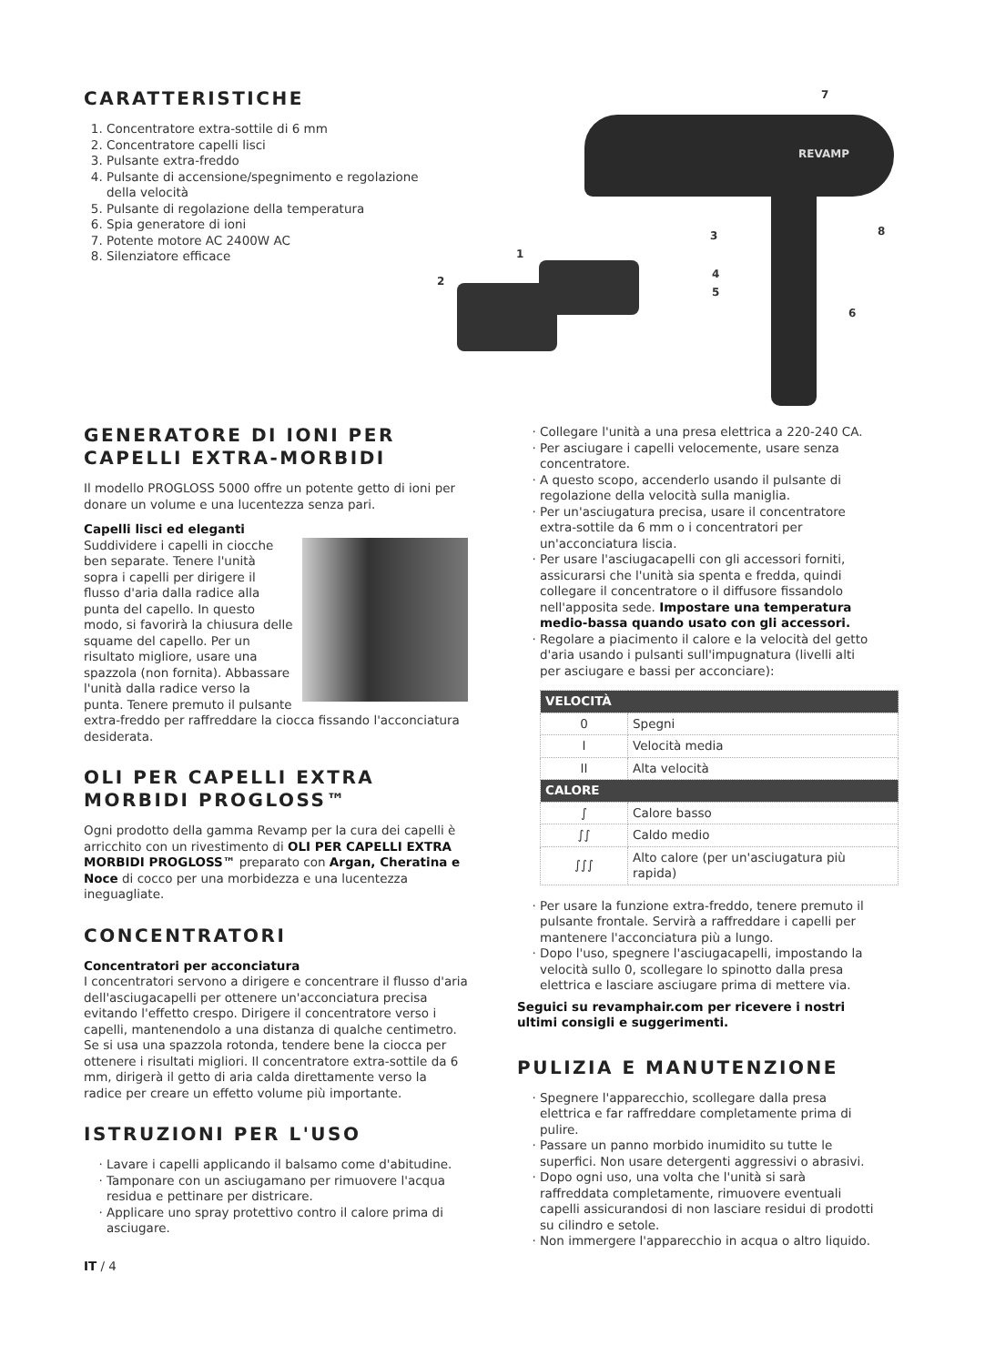CARATTERISTICHE
1. Concentratore extra-sottile di 6 mm
2. Concentratore capelli lisci
3. Pulsante extra-freddo
4. Pulsante di accensione/spegnimento e regolazione della velocità
5. Pulsante di regolazione della temperatura
6. Spia generatore di ioni
7. Potente motore AC 2400W AC
8. Silenziatore efficace
7
REVAMP
8 3
1
2
4
5
6
GENERATORE DI IONI PER CAPELLI EXTRA-MORBIDI
Il modello PROGLOSS 5000 offre un potente getto di ioni per donare un volume e una lucentezza senza pari.
Capelli lisci ed eleganti
Suddividere i capelli in ciocche ben separate. Tenere l'unità sopra i capelli per dirigere il flusso d'aria dalla radice alla punta del capello. In questo modo, si favorirà la chiusura delle squame del capello. Per un risultato migliore, usare una spazzola (non fornita). Abbassare l'unità dalla radice verso la punta. Tenere premuto il pulsante extra-freddo per raffreddare la ciocca fissando l'acconciatura desiderata.
OLI PER CAPELLI EXTRA MORBIDI PROGLOSS™
Ogni prodotto della gamma Revamp per la cura dei capelli è arricchito con un rivestimento di OLI PER CAPELLI EXTRA MORBIDI PROGLOSS™ preparato con Argan, Cheratina e Noce di cocco per una morbidezza e una lucentezza ineguagliate.
CONCENTRATORI
Concentratori per acconciatura
I concentratori servono a dirigere e concentrare il flusso d'aria dell'asciugacapelli per ottenere un'acconciatura precisa evitando l'effetto crespo. Dirigere il concentratore verso i capelli, mantenendolo a una distanza di qualche centimetro. Se si usa una spazzola rotonda, tendere bene la ciocca per ottenere i risultati migliori. Il concentratore extra-sottile da 6 mm, dirigerà il getto di aria calda direttamente verso la radice per creare un effetto volume più importante.
ISTRUZIONI PER L'USO
Lavare i capelli applicando il balsamo come d'abitudine.
Tamponare con un asciugamano per rimuovere l'acqua residua e pettinare per districare.
Applicare uno spray protettivo contro il calore prima di asciugare.
IT / 4
Collegare l'unità a una presa elettrica a 220-240 CA.
Per asciugare i capelli velocemente, usare senza concentratore.
A questo scopo, accenderlo usando il pulsante di regolazione della velocità sulla maniglia.
Per un'asciugatura precisa, usare il concentratore extra-sottile da 6 mm o i concentratori per un'acconciatura liscia.
Per usare l'asciugacapelli con gli accessori forniti, assicurarsi che l'unità sia spenta e fredda, quindi collegare il concentratore o il diffusore fissandolo nell'apposita sede. Impostare una temperatura medio-bassa quando usato con gli accessori.
Regolare a piacimento il calore e la velocità del getto d'aria usando i pulsanti sull'impugnatura (livelli alti per asciugare e bassi per acconciare):
| VELOCITÀ | |
| --- | --- |
| 0 | Spegni |
| I | Velocità media |
| II | Alta velocità |
| CALORE | |
| ∫ | Calore basso |
| ∫∫ | Caldo medio |
| ∫∫∫ | Alto calore (per un'asciugatura più rapida) |
Per usare la funzione extra-freddo, tenere premuto il pulsante frontale. Servirà a raffreddare i capelli per mantenere l'acconciatura più a lungo.
Dopo l'uso, spegnere l'asciugacapelli, impostando la velocità sullo 0, scollegare lo spinotto dalla presa elettrica e lasciare asciugare prima di mettere via.
Seguici su revamphair.com per ricevere i nostri ultimi consigli e suggerimenti.
PULIZIA E MANUTENZIONE
Spegnere l'apparecchio, scollegare dalla presa elettrica e far raffreddare completamente prima di pulire.
Passare un panno morbido inumidito su tutte le superfici. Non usare detergenti aggressivi o abrasivi.
Dopo ogni uso, una volta che l'unità si sarà raffreddata completamente, rimuovere eventuali capelli assicurandosi di non lasciare residui di prodotti su cilindro e setole.
Non immergere l'apparecchio in acqua o altro liquido.